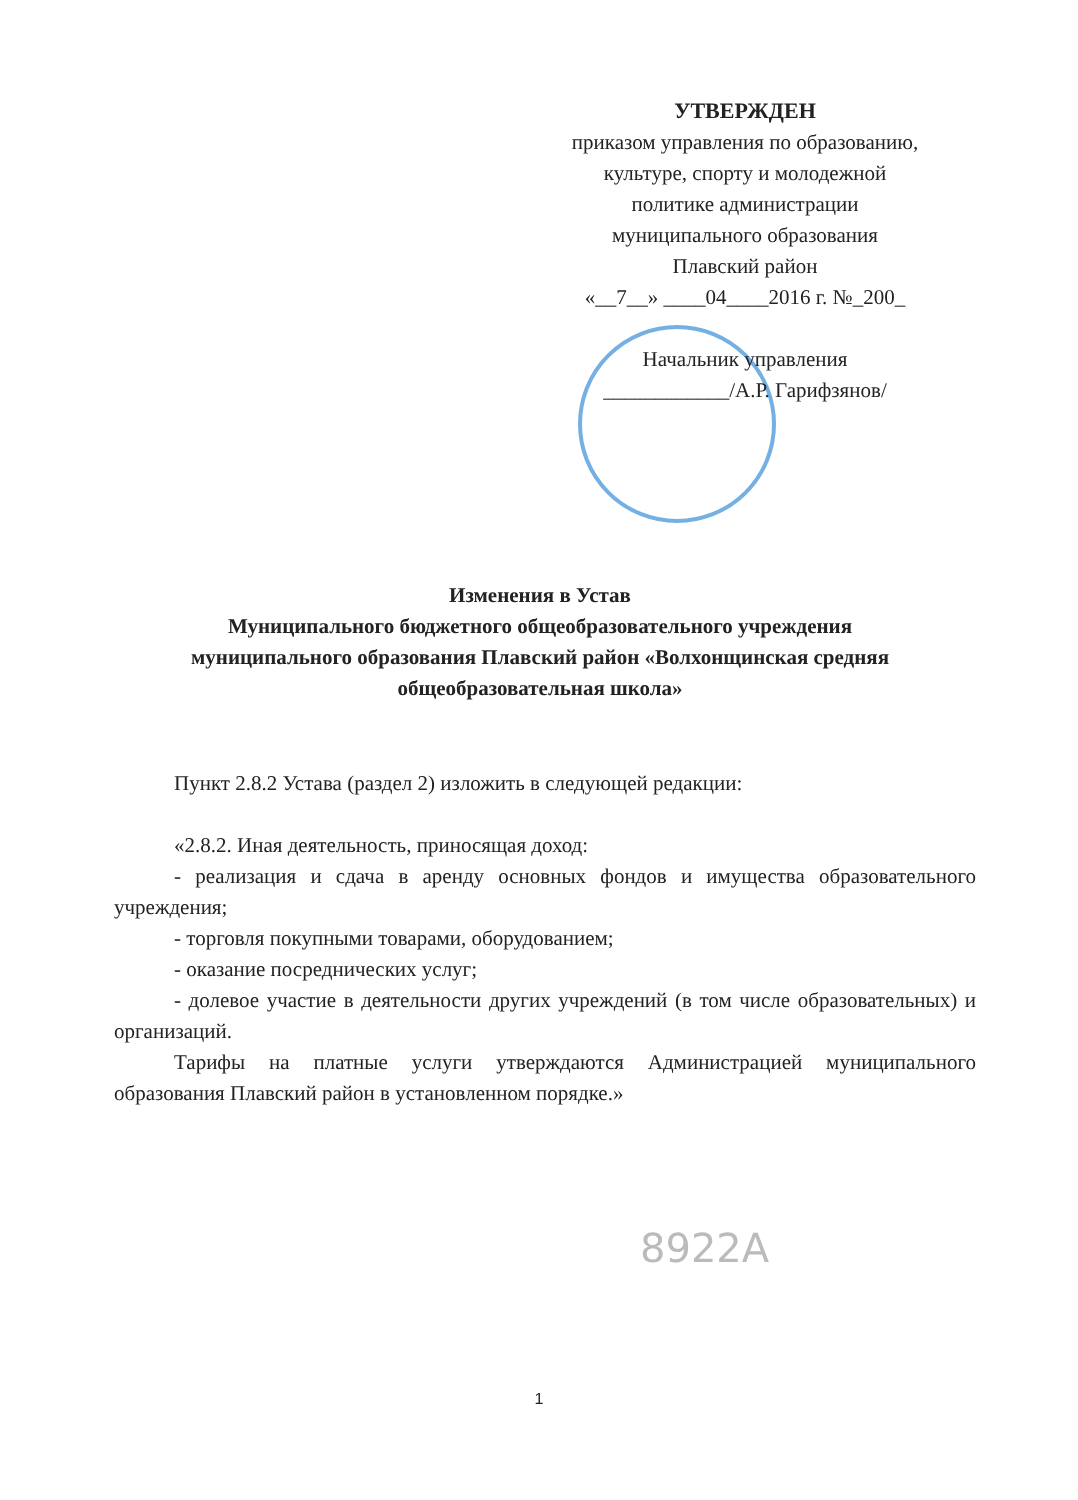УТВЕРЖДЕН
приказом управления по образованию,
культуре, спорту и молодежной
политике администрации
муниципального образования
Плавский район
«__7__» ____04____2016 г. №_200_
Начальник управления
____________/А.Р. Гарифзянов/
Изменения в Устав
Муниципального бюджетного общеобразовательного учреждения
муниципального образования Плавский район «Волхонщинская средняя общеобразовательная школа»
Пункт 2.8.2 Устава (раздел 2) изложить в следующей редакции:
«2.8.2. Иная деятельность, приносящая доход:
- реализация и сдача в аренду основных фондов и имущества образовательного учреждения;
- торговля покупными товарами, оборудованием;
- оказание посреднических услуг;
- долевое участие в деятельности других учреждений (в том числе образовательных) и организаций.
Тарифы на платные услуги утверждаются Администрацией муниципального образования Плавский район в установленном порядке.»
8922А
1